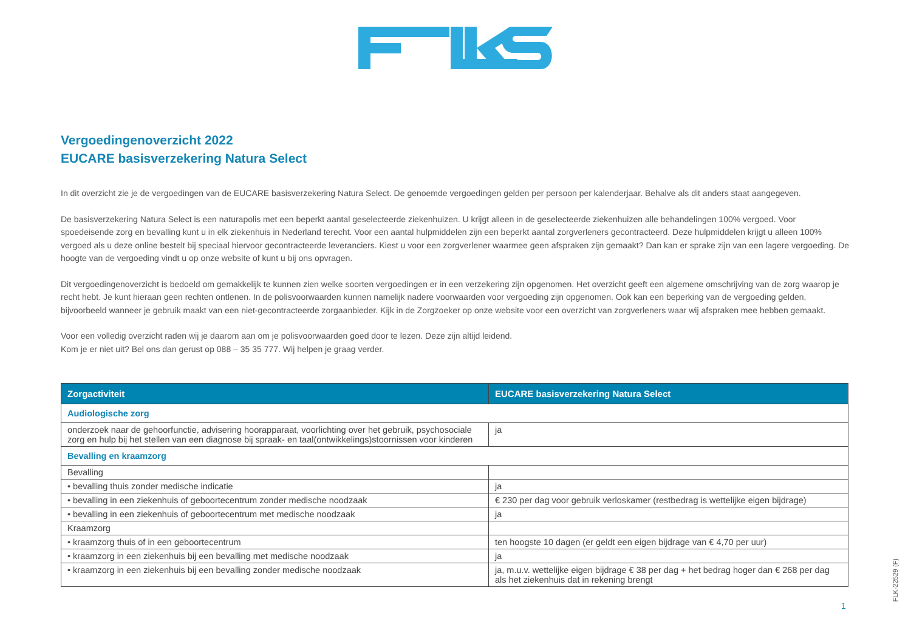Vergoedingenoverzicht 2022
EUCARE basisverzekering Natura Select
In dit overzicht zie je de vergoedingen van de EUCARE basisverzekering Natura Select. De genoemde vergoedingen gelden per persoon per kalenderjaar. Behalve als dit anders staat aangegeven.
De basisverzekering Natura Select is een naturapolis met een beperkt aantal geselecteerde ziekenhuizen. U krijgt alleen in de geselecteerde ziekenhuizen alle behandelingen 100% vergoed. Voor spoedeisende zorg en bevalling kunt u in elk ziekenhuis in Nederland terecht. Voor een aantal hulpmiddelen zijn een beperkt aantal zorgverleners gecontracteerd. Deze hulpmiddelen krijgt u alleen 100% vergoed als u deze online bestelt bij speciaal hiervoor gecontracteerde leveranciers. Kiest u voor een zorgverlener waarmee geen afspraken zijn gemaakt? Dan kan er sprake zijn van een lagere vergoeding. De hoogte van de vergoeding vindt u op onze website of kunt u bij ons opvragen.
Dit vergoedingenoverzicht is bedoeld om gemakkelijk te kunnen zien welke soorten vergoedingen er in een verzekering zijn opgenomen. Het overzicht geeft een algemene omschrijving van de zorg waarop je recht hebt. Je kunt hieraan geen rechten ontlenen. In de polisvoorwaarden kunnen namelijk nadere voorwaarden voor vergoeding zijn opgenomen. Ook kan een beperking van de vergoeding gelden, bijvoorbeeld wanneer je gebruik maakt van een niet-gecontracteerde zorgaanbieder. Kijk in de Zorgzoeker op onze website voor een overzicht van zorgverleners waar wij afspraken mee hebben gemaakt.
Voor een volledig overzicht raden wij je daarom aan om je polisvoorwaarden goed door te lezen. Deze zijn altijd leidend.
Kom je er niet uit? Bel ons dan gerust op 088 – 35 35 777. Wij helpen je graag verder.
| Zorgactiviteit | EUCARE basisverzekering Natura Select |
| --- | --- |
| Audiologische zorg | |
| onderzoek naar de gehoorfunctie, advisering hoorapparaat, voorlichting over het gebruik, psychosociale zorg en hulp bij het stellen van een diagnose bij spraak- en taal(ontwikkelings)stoornissen voor kinderen | ja |
| Bevalling en kraamzorg | |
| Bevalling | |
| • bevalling thuis zonder medische indicatie | ja |
| • bevalling in een ziekenhuis of geboortecentrum zonder medische noodzaak | € 230 per dag voor gebruik verloskamer (restbedrag is wettelijke eigen bijdrage) |
| • bevalling in een ziekenhuis of geboortecentrum met medische noodzaak | ja |
| Kraamzorg | |
| • kraamzorg thuis of in een geboortecentrum | ten hoogste 10 dagen (er geldt een eigen bijdrage van € 4,70 per uur) |
| • kraamzorg in een ziekenhuis bij een bevalling met medische noodzaak | ja |
| • kraamzorg in een ziekenhuis bij een bevalling zonder medische noodzaak | ja, m.u.v. wettelijke eigen bijdrage € 38 per dag + het bedrag hoger dan € 268 per dag als het ziekenhuis dat in rekening brengt |
1
FLK-22529 (F)